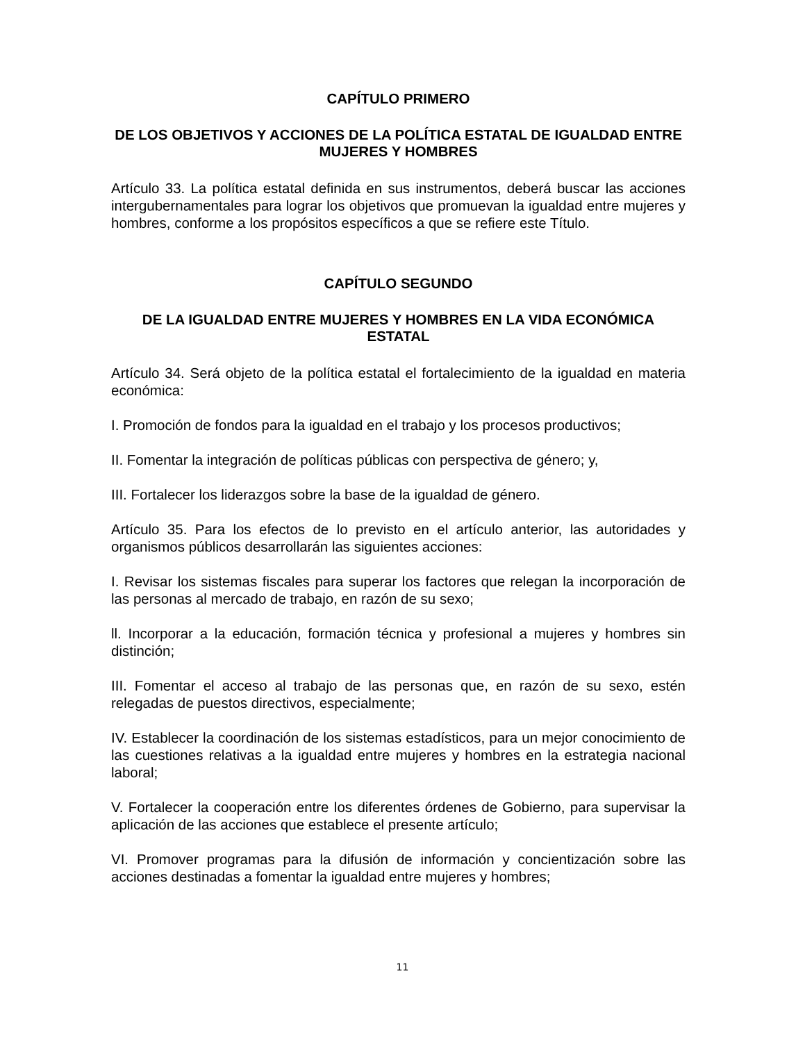CAPÍTULO PRIMERO
DE LOS OBJETIVOS Y ACCIONES DE LA POLÍTICA ESTATAL DE IGUALDAD ENTRE MUJERES Y HOMBRES
Artículo 33. La política estatal definida en sus instrumentos, deberá buscar las acciones intergubernamentales para lograr los objetivos que promuevan la igualdad entre mujeres y hombres, conforme a los propósitos específicos a que se refiere este Título.
CAPÍTULO SEGUNDO
DE LA IGUALDAD ENTRE MUJERES Y HOMBRES EN LA VIDA ECONÓMICA ESTATAL
Artículo 34. Será objeto de la política estatal el fortalecimiento de la igualdad en materia económica:
I. Promoción de fondos para la igualdad en el trabajo y los procesos productivos;
II. Fomentar la integración de políticas públicas con perspectiva de género; y,
III. Fortalecer los liderazgos sobre la base de la igualdad de género.
Artículo 35. Para los efectos de lo previsto en el artículo anterior, las autoridades y organismos públicos desarrollarán las siguientes acciones:
I. Revisar los sistemas fiscales para superar los factores que relegan la incorporación de las personas al mercado de trabajo, en razón de su sexo;
ll. Incorporar a la educación, formación técnica y profesional a mujeres y hombres sin distinción;
III. Fomentar el acceso al trabajo de las personas que, en razón de su sexo, estén relegadas de puestos directivos, especialmente;
IV. Establecer la coordinación de los sistemas estadísticos, para un mejor conocimiento de las cuestiones relativas a la igualdad entre mujeres y hombres en la estrategia nacional laboral;
V. Fortalecer la cooperación entre los diferentes órdenes de Gobierno, para supervisar la aplicación de las acciones que establece el presente artículo;
VI. Promover programas para la difusión de información y concientización sobre las acciones destinadas a fomentar la igualdad entre mujeres y hombres;
11